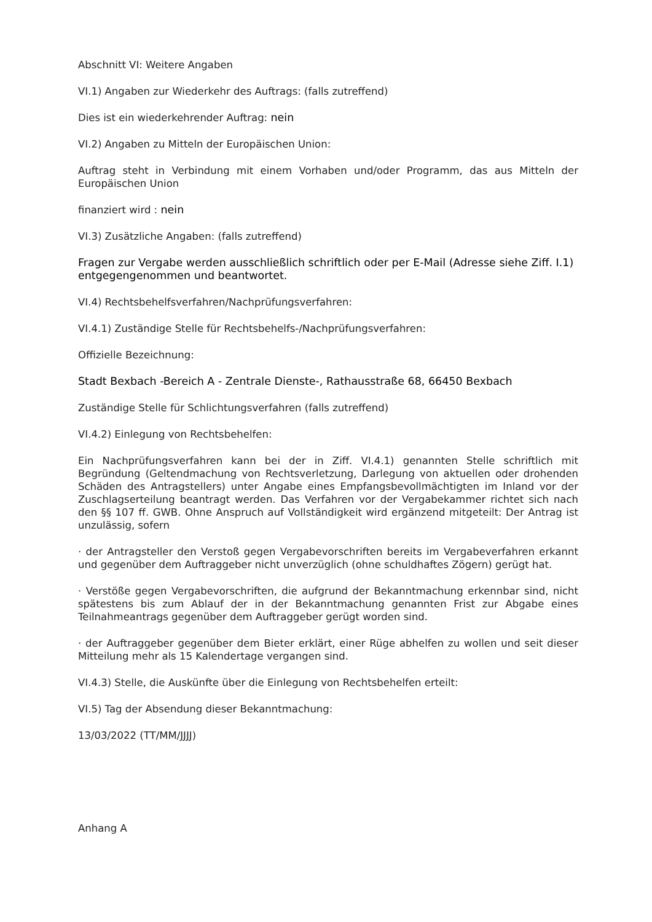Abschnitt VI: Weitere Angaben
VI.1) Angaben zur Wiederkehr des Auftrags: (falls zutreffend)
Dies ist ein wiederkehrender Auftrag: nein
VI.2) Angaben zu Mitteln der Europäischen Union:
Auftrag steht in Verbindung mit einem Vorhaben und/oder Programm, das aus Mitteln der Europäischen Union
finanziert wird : nein
VI.3) Zusätzliche Angaben: (falls zutreffend)
Fragen zur Vergabe werden ausschließlich schriftlich oder per E-Mail (Adresse siehe Ziff. I.1) entgegengenommen und beantwortet.
VI.4) Rechtsbehelfsverfahren/Nachprüfungsverfahren:
VI.4.1) Zuständige Stelle für Rechtsbehelfs-/Nachprüfungsverfahren:
Offizielle Bezeichnung:
Stadt Bexbach -Bereich A - Zentrale Dienste-, Rathausstraße 68, 66450 Bexbach
Zuständige Stelle für Schlichtungsverfahren (falls zutreffend)
VI.4.2) Einlegung von Rechtsbehelfen:
Ein Nachprüfungsverfahren kann bei der in Ziff. VI.4.1) genannten Stelle schriftlich mit Begründung (Geltendmachung von Rechtsverletzung, Darlegung von aktuellen oder drohenden Schäden des Antragstellers) unter Angabe eines Empfangsbevollmächtigten im Inland vor der Zuschlagserteilung beantragt werden. Das Verfahren vor der Vergabekammer richtet sich nach den §§ 107 ff. GWB. Ohne Anspruch auf Vollständigkeit wird ergänzend mitgeteilt: Der Antrag ist unzulässig, sofern
· der Antragsteller den Verstoß gegen Vergabevorschriften bereits im Vergabeverfahren erkannt und gegenüber dem Auftraggeber nicht unverzüglich (ohne schuldhaftes Zögern) gerügt hat.
· Verstöße gegen Vergabevorschriften, die aufgrund der Bekanntmachung erkennbar sind, nicht spätestens bis zum Ablauf der in der Bekanntmachung genannten Frist zur Abgabe eines Teilnahmeantrags gegenüber dem Auftraggeber gerügt worden sind.
· der Auftraggeber gegenüber dem Bieter erklärt, einer Rüge abhelfen zu wollen und seit dieser Mitteilung mehr als 15 Kalendertage vergangen sind.
VI.4.3) Stelle, die Auskünfte über die Einlegung von Rechtsbehelfen erteilt:
VI.5) Tag der Absendung dieser Bekanntmachung:
13/03/2022 (TT/MM/JJJJ)
Anhang A